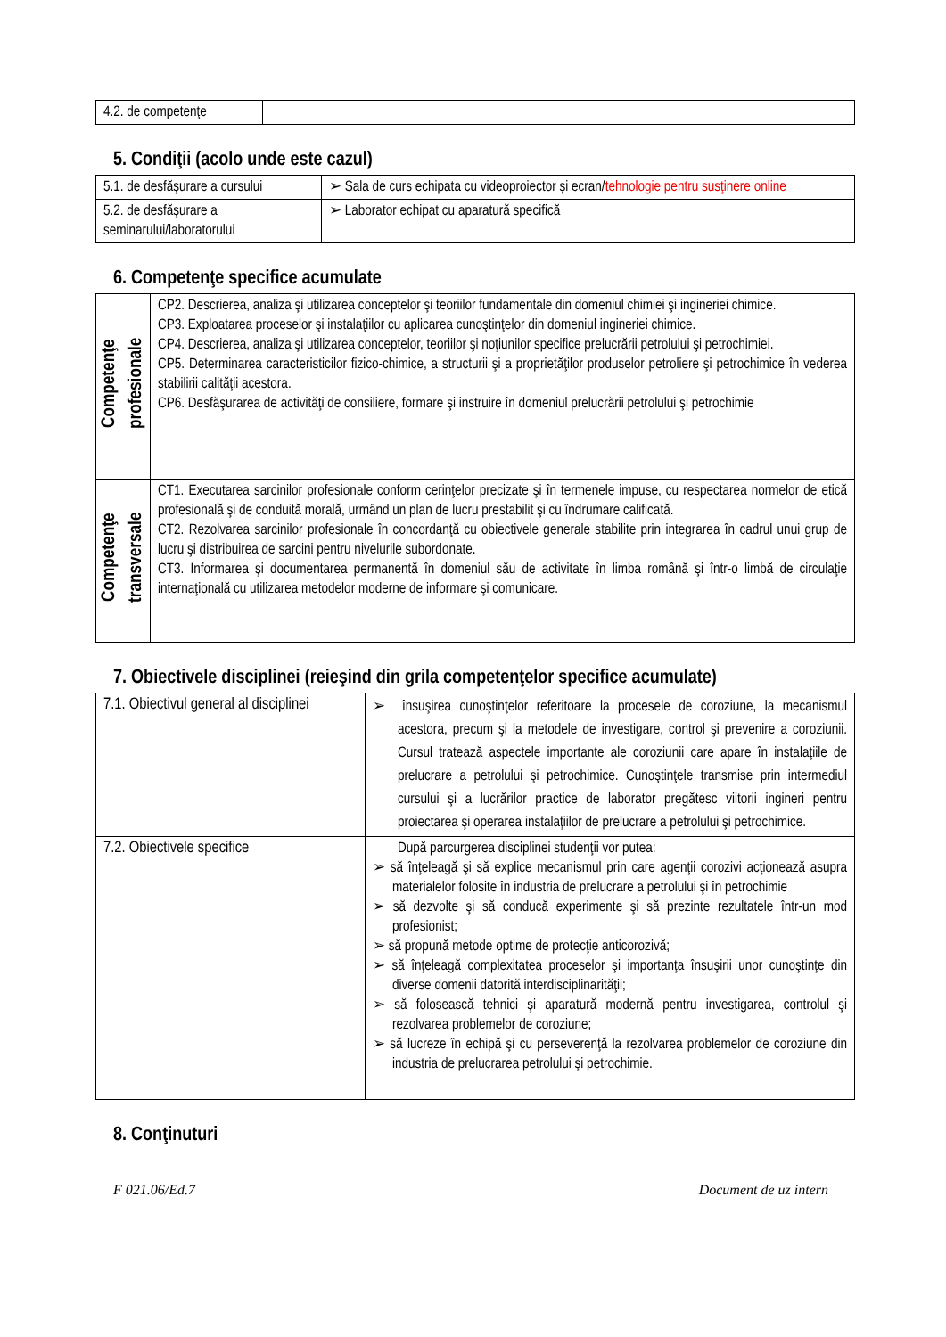| 4.2. de competenţe | |
5. Condiţii (acolo unde este cazul)
| 5.1. de desfăşurare a cursului | ➢ Sala de curs echipata cu videoproiector și ecran/ tehnologie pentru susţinere online |
| 5.2. de desfăşurare a seminarului/laboratorului | ➢ Laborator echipat cu aparatură specifică |
6. Competenţe specifice acumulate
| Competenţe profesionale | CP2. Descrierea, analiza şi utilizarea conceptelor şi teoriilor fundamentale din domeniul chimiei şi ingineriei chimice. CP3. Exploatarea proceselor şi instalaţiilor cu aplicarea cunoştinţelor din domeniul ingineriei chimice. CP4. Descrierea, analiza şi utilizarea conceptelor, teoriilor şi noţiunilor specifice prelucrării petrolului şi petrochimiei. CP5. Determinarea caracteristicilor fizico-chimice, a structurii şi a proprietăţilor produselor petroliere şi petrochimice în vederea stabilirii calităţii acestora. CP6. Desfăşurarea de activităţi de consiliere, formare şi instruire în domeniul prelucrării petrolului şi petrochimie |
| Competenţe transversale | CT1. Executarea sarcinilor profesionale conform cerinţelor precizate şi în termenele impuse, cu respectarea normelor de etică profesională şi de conduită morală, urmând un plan de lucru prestabilit şi cu îndrumare calificată. CT2. Rezolvarea sarcinilor profesionale în concordanţă cu obiectivele generale stabilite prin integrarea în cadrul unui grup de lucru şi distribuirea de sarcini pentru nivelurile subordonate. CT3. Informarea şi documentarea permanentă în domeniul său de activitate în limba română şi într-o limbă de circulaţie internaţională cu utilizarea metodelor moderne de informare şi comunicare. |
7. Obiectivele disciplinei (reieşind din grila competenţelor specifice acumulate)
| 7.1. Obiectivul general al disciplinei | ➢ însuşirea cunoştinţelor referitoare la procesele de coroziune, la mecanismul acestora, precum şi la metodele de investigare, control şi prevenire a coroziunii. Cursul tratează aspectele importante ale coroziunii care apare în instalaţiile de prelucrare a petrolului şi petrochimice. Cunoştinţele transmise prin intermediul cursului şi a lucrărilor practice de laborator pregătesc viitorii ingineri pentru proiectarea şi operarea instalaţiilor de prelucrare a petrolului şi petrochimice. |
| 7.2. Obiectivele specifice | După parcurgerea disciplinei studenţii vor putea: ➢ să înţeleagă şi să explice mecanismul prin care agenţii corozivi acţionează asupra materialelor folosite în industria de prelucrare a petrolului şi în petrochimie ➢ să dezvolte şi să conducă experimente şi să prezinte rezultatele într-un mod profesionist; ➢ să propună metode optime de protecţie anticorozivă; ➢ să înţeleagă complexitatea proceselor şi importanţa însuşirii unor cunoştinţe din diverse domenii datorită interdisciplinarităţii; ➢ să folosească tehnici şi aparatură modernă pentru investigarea, controlul şi rezolvarea problemelor de coroziune; ➢ să lucreze în echipă şi cu perseverenţă la rezolvarea problemelor de coroziune din industria de prelucrarea petrolului şi petrochimie. |
8. Conţinuturi
F 021.06/Ed.7 Document de uz intern